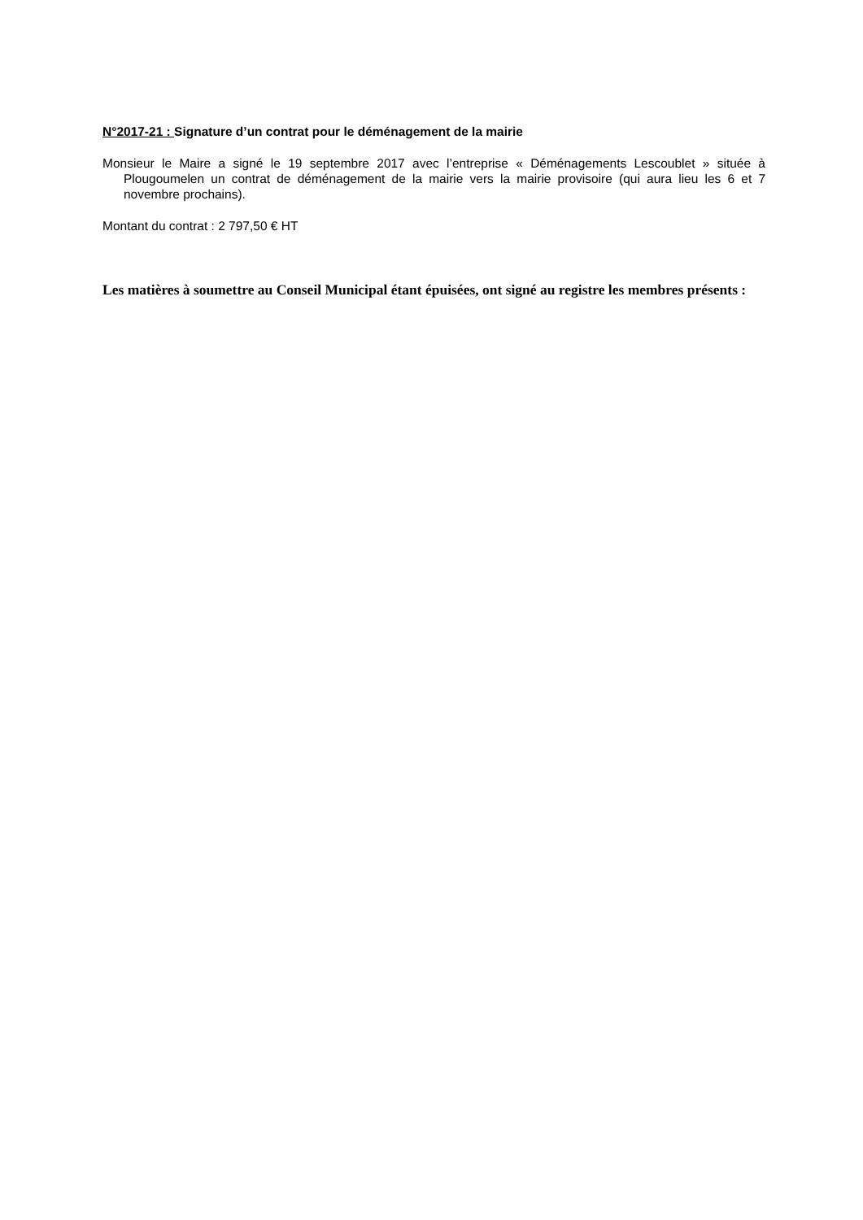N°2017-21 : Signature d’un contrat pour le déménagement de la mairie
Monsieur le Maire a signé le 19 septembre 2017 avec l’entreprise « Déménagements Lescoublet » située à Plougoumelen un contrat de déménagement de la mairie vers la mairie provisoire (qui aura lieu les 6 et 7 novembre prochains).
Montant du contrat : 2 797,50 € HT
Les matières à soumettre au Conseil Municipal étant épuisées, ont signé au registre les membres présents :